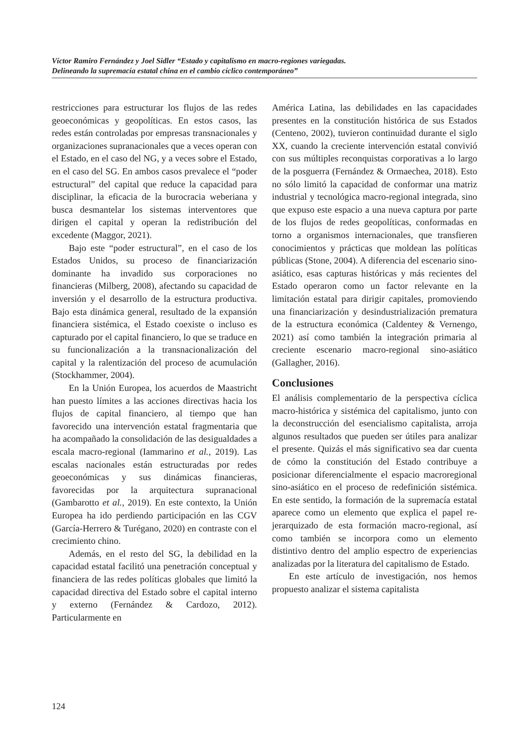Víctor Ramiro Fernández y Joel Sidler “Estado y capitalismo en macro-regiones variegadas.
Delineando la supremacía estatal china en el cambio cíclico contemporáneo”
restricciones para estructurar los flujos de las redes geoeconómicas y geopolíticas. En estos casos, las redes están controladas por empresas transnacionales y organizaciones supranacionales que a veces operan con el Estado, en el caso del NG, y a veces sobre el Estado, en el caso del SG. En ambos casos prevalece el “poder estructural” del capital que reduce la capacidad para disciplinar, la eficacia de la burocracia weberiana y busca desmantelar los sistemas interventores que dirigen el capital y operan la redistribución del excedente (Maggor, 2021).
Bajo este “poder estructural”, en el caso de los Estados Unidos, su proceso de financiarización dominante ha invadido sus corporaciones no financieras (Milberg, 2008), afectando su capacidad de inversión y el desarrollo de la estructura productiva. Bajo esta dinámica general, resultado de la expansión financiera sistémica, el Estado coexiste o incluso es capturado por el capital financiero, lo que se traduce en su funcionalización a la transnacionalización del capital y la ralentización del proceso de acumulación (Stockhammer, 2004).
En la Unión Europea, los acuerdos de Maastricht han puesto límites a las acciones directivas hacia los flujos de capital financiero, al tiempo que han favorecido una intervención estatal fragmentaria que ha acompañado la consolidación de las desigualdades a escala macro-regional (Iammarino et al., 2019). Las escalas nacionales están estructuradas por redes geoeconómicas y sus dinámicas financieras, favorecidas por la arquitectura supranacional (Gambarotto et al., 2019). En este contexto, la Unión Europea ha ido perdiendo participación en las CGV (García-Herrero & Turégano, 2020) en contraste con el crecimiento chino.
Además, en el resto del SG, la debilidad en la capacidad estatal facilitó una penetración conceptual y financiera de las redes políticas globales que limitó la capacidad directiva del Estado sobre el capital interno y externo (Fernández & Cardozo, 2012). Particularmente en
América Latina, las debilidades en las capacidades presentes en la constitución histórica de sus Estados (Centeno, 2002), tuvieron continuidad durante el siglo XX, cuando la creciente intervención estatal convivió con sus múltiples reconquistas corporativas a lo largo de la posguerra (Fernández & Ormaechea, 2018). Esto no sólo limitó la capacidad de conformar una matriz industrial y tecnológica macro-regional integrada, sino que expuso este espacio a una nueva captura por parte de los flujos de redes geopolíticas, conformadas en torno a organismos internacionales, que transfieren conocimientos y prácticas que moldean las políticas públicas (Stone, 2004). A diferencia del escenario sino-asiático, esas capturas históricas y más recientes del Estado operaron como un factor relevante en la limitación estatal para dirigir capitales, promoviendo una financiarización y desindustrialización prematura de la estructura económica (Caldentey & Vernengo, 2021) así como también la integración primaria al creciente escenario macro-regional sino-asiático (Gallagher, 2016).
Conclusiones
El análisis complementario de la perspectiva cíclica macro-histórica y sistémica del capitalismo, junto con la deconstrucción del esencialismo capitalista, arroja algunos resultados que pueden ser útiles para analizar el presente. Quizás el más significativo sea dar cuenta de cómo la constitución del Estado contribuye a posicionar diferencialmente el espacio macroregional sino-asiático en el proceso de redefinición sistémica. En este sentido, la formación de la supremacía estatal aparece como un elemento que explica el papel re-jerarquizado de esta formación macro-regional, así como también se incorpora como un elemento distintivo dentro del amplio espectro de experiencias analizadas por la literatura del capitalismo de Estado.
En este artículo de investigación, nos hemos propuesto analizar el sistema capitalista
124